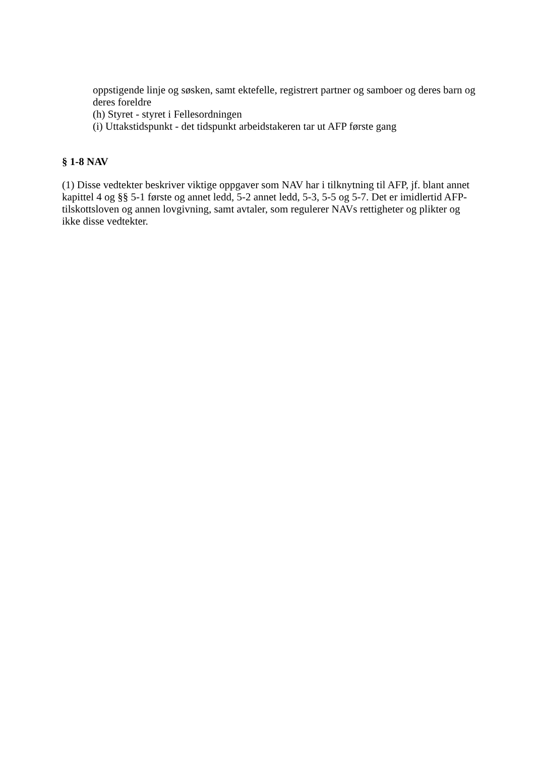oppstigende linje og søsken, samt ektefelle, registrert partner og samboer og deres barn og deres foreldre
(h) Styret - styret i Fellesordningen
(i) Uttakstidspunkt - det tidspunkt arbeidstakeren tar ut AFP første gang
§ 1-8 NAV
(1) Disse vedtekter beskriver viktige oppgaver som NAV har i tilknytning til AFP, jf. blant annet kapittel 4 og §§ 5-1 første og annet ledd, 5-2 annet ledd, 5-3, 5-5 og 5-7. Det er imidlertid AFP-tilskottsloven og annen lovgivning, samt avtaler, som regulerer NAVs rettigheter og plikter og ikke disse vedtekter.